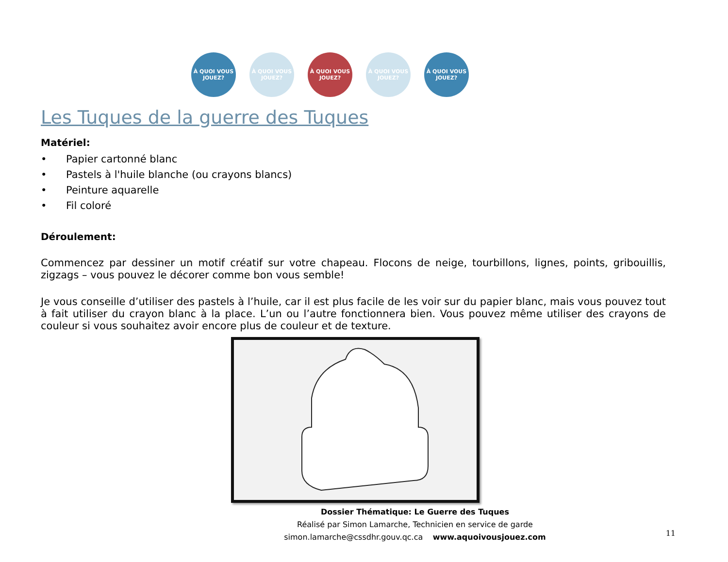À QUOI VOUS JOUEZ?
À QUOI VOUS JOUEZ?
À QUOI VOUS JOUEZ?
À QUOI VOUS JOUEZ?
À QUOI VOUS JOUEZ?
Les Tuques de la guerre des Tuques
Matériel:
• Papier cartonné blanc
• Pastels à l'huile blanche (ou crayons blancs)
• Peinture aquarelle
• Fil coloré
Déroulement:
Commencez par dessiner un motif créatif sur votre chapeau. Flocons de neige, tourbillons, lignes, points, gribouillis, zigzags – vous pouvez le décorer comme bon vous semble!
Je vous conseille d’utiliser des pastels à l’huile, car il est plus facile de les voir sur du papier blanc, mais vous pouvez tout à fait utiliser du crayon blanc à la place. L’un ou l’autre fonctionnera bien. Vous pouvez même utiliser des crayons de couleur si vous souhaitez avoir encore plus de couleur et de texture.
Dossier Thématique: Le Guerre des Tuques
Réalisé par Simon Lamarche, Technicien en service de garde
simon.lamarche@cssdhr.gouv.qc.ca www.aquoivousjouez.com
11